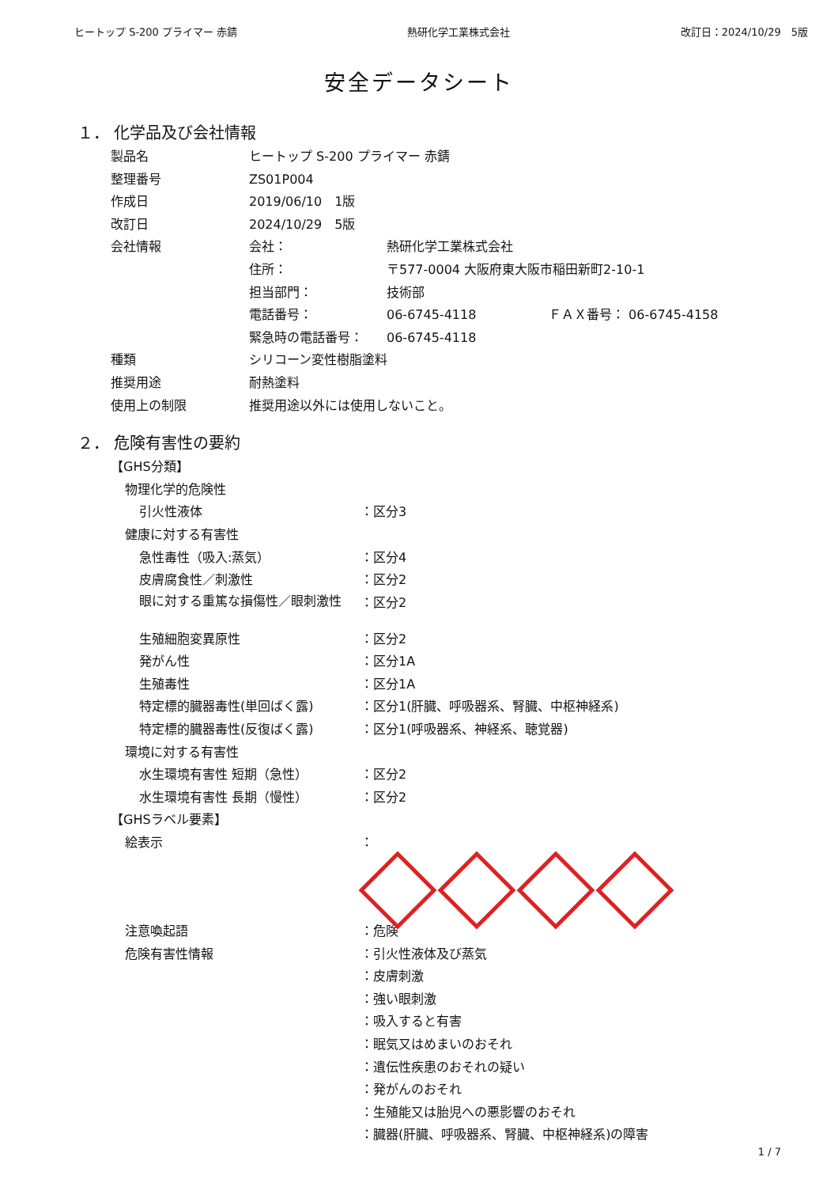ヒートップ S-200 プライマー 赤錆 熱研化学工業株式会社 改訂日：2024/10/29　5版
安全データシート
１． 化学品及び会社情報
| 製品名 | ヒートップ S-200 プライマー 赤錆 | | |
| 整理番号 | ZS01P004 | | |
| 作成日 | 2019/06/10 1版 | | |
| 改訂日 | 2024/10/29 5版 | | |
| 会社情報 | 会社： | 熱研化学工業株式会社 | |
| | 住所： | 〒577-0004 大阪府東大阪市稲田新町2-10-1 | |
| | 担当部門： | 技術部 | |
| | 電話番号： | 06-6745-4118 | ＦＡＸ番号： 06-6745-4158 |
| | 緊急時の電話番号： | 06-6745-4118 | |
| 種類 | シリコーン変性樹脂塗料 | | |
| 推奨用途 | 耐熱塗料 | | |
| 使用上の制限 | 推奨用途以外には使用しないこと。 | | |
２． 危険有害性の要約
| 【GHS分類】 | |
| 物理化学的危険性 | |
| 引火性液体 | ：区分3 |
| 健康に対する有害性 | |
| 急性毒性（吸入:蒸気） | ：区分4 |
| 皮膚腐食性／刺激性 | ：区分2 |
| 眼に対する重篤な損傷性／眼刺激性 | ：区分2 |
| 生殖細胞変異原性 | ：区分2 |
| 発がん性 | ：区分1A |
| 生殖毒性 | ：区分1A |
| 特定標的臓器毒性(単回ばく露) | ：区分1(肝臓、呼吸器系、腎臓、中枢神経系) |
| 特定標的臓器毒性(反復ばく露) | ：区分1(呼吸器系、神経系、聴覚器) |
| 環境に対する有害性 | |
| 水生環境有害性 短期（急性） | ：区分2 |
| 水生環境有害性 長期（慢性） | ：区分2 |
| 【GHSラベル要素】 | |
| 絵表示 | ： |
| 注意喚起語 | ：危険 |
| 危険有害性情報 | ：引火性液体及び蒸気 |
| | ：皮膚刺激 |
| | ：強い眼刺激 |
| | ：吸入すると有害 |
| | ：眠気又はめまいのおそれ |
| | ：遺伝性疾患のおそれの疑い |
| | ：発がんのおそれ |
| | ：生殖能又は胎児への悪影響のおそれ |
| | ：臓器(肝臓、呼吸器系、腎臓、中枢神経系)の障害 |
1 / 7